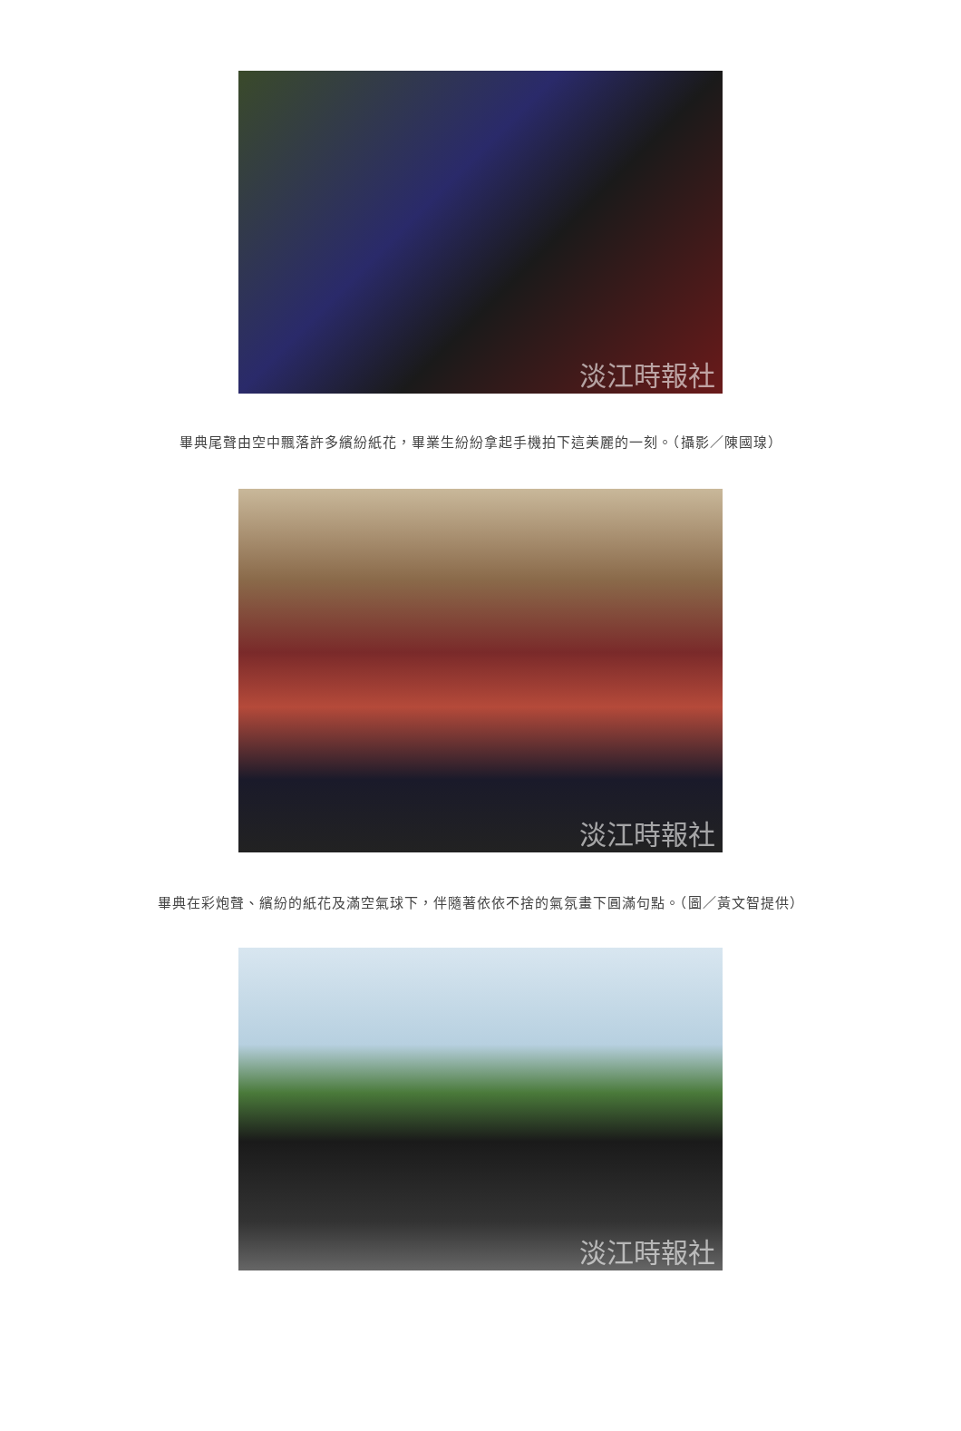淡江時報社
畢典尾聲由空中飄落許多繽紛紙花，畢業生紛紛拿起手機拍下這美麗的一刻。（攝影／陳國瑔）
淡江時報社
畢典在彩炮聲、繽紛的紙花及滿空氣球下，伴隨著依依不捨的氣氛畫下圓滿句點。（圖／黃文智提供）
淡江時報社